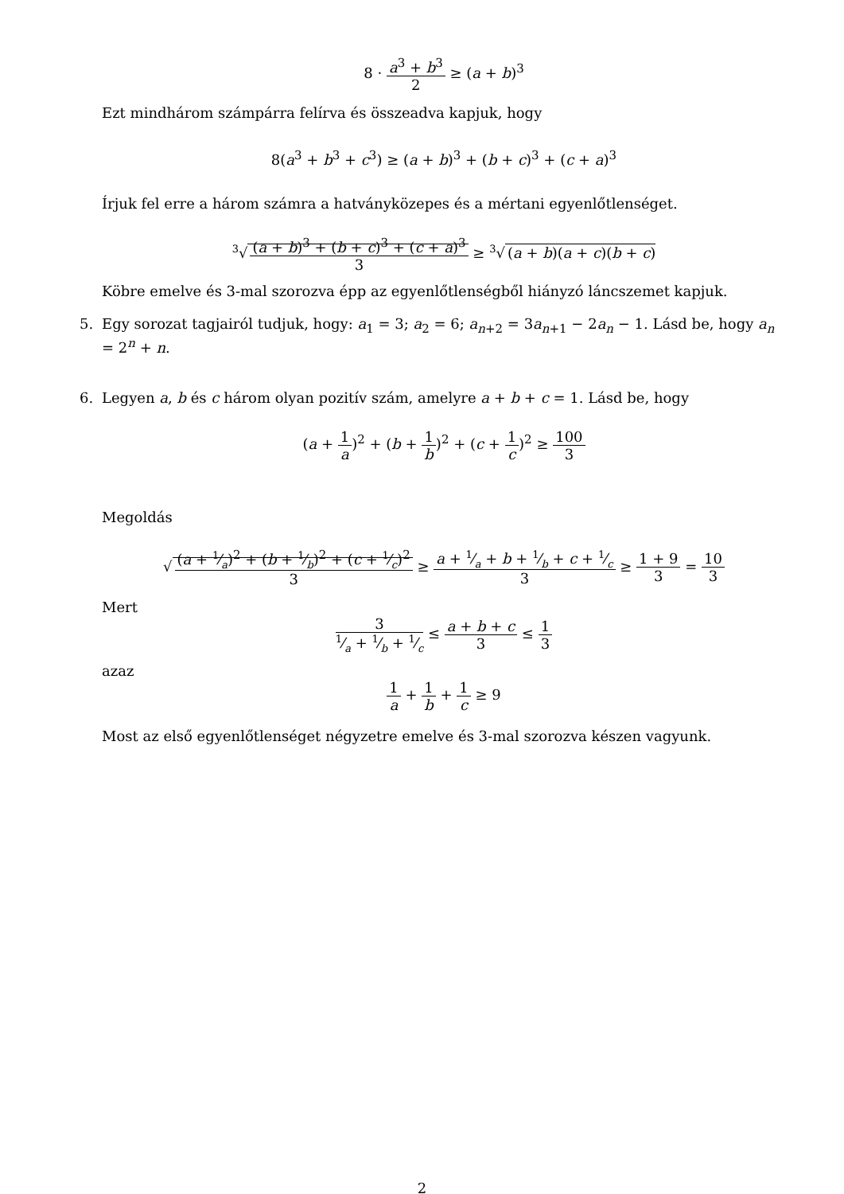8 · a<sup>3</sup> + b<sup>3</sup> 2 ≥ (a + b)<sup>3</sup>
Ezt mindhárom számpárra felírva és összeadva kapjuk, hogy
8(a<sup>3</sup> + b<sup>3</sup> + c<sup>3</sup>) ≥ (a + b)<sup>3</sup> + (b + c)<sup>3</sup> + (c + a)<sup>3</sup>
Írjuk fel erre a három számra a hatványközepes és a mértani egyenlőtlenséget.
<sup>3</sup>√ (a + b)<sup>3</sup> + (b + c)<sup>3</sup> + (c + a)<sup>3</sup> 3 ≥ <sup>3</sup>√ (a + b)(a + c)(b + c)
Köbre emelve és 3-mal szorozva épp az egyenlőtlenségből hiányzó láncszemet kapjuk.
5. Egy sorozat tagjairól tudjuk, hogy: a<sub>1</sub> = 3; a<sub>2</sub> = 6; a<sub>n+2</sub> = 3a<sub>n+1</sub> − 2a<sub>n</sub> − 1. Lásd be, hogy a<sub>n</sub> = 2<sup>n</sup> + n.
6. Legyen a, b és c három olyan pozitív szám, amelyre a + b + c = 1. Lásd be, hogy
(a + 1 a)<sup>2</sup> + (b + 1 b)<sup>2</sup> + (c + 1 c)<sup>2</sup> ≥ 100 3
Megoldás
√ (a + 1⁄a)<sup>2</sup> + (b + 1⁄b)<sup>2</sup> + (c + 1⁄c)<sup>2</sup> 3 ≥ a + 1⁄a + b + 1⁄b + c + 1⁄c 3 ≥ 1 + 9 3 = 10 3
Mert
31⁄a + 1⁄b + 1⁄c ≤ a + b + c 3 ≤ 1 3
azaz
1 a + 1 b + 1 c ≥ 9
Most az első egyenlőtlenséget négyzetre emelve és 3-mal szorozva készen vagyunk.
2